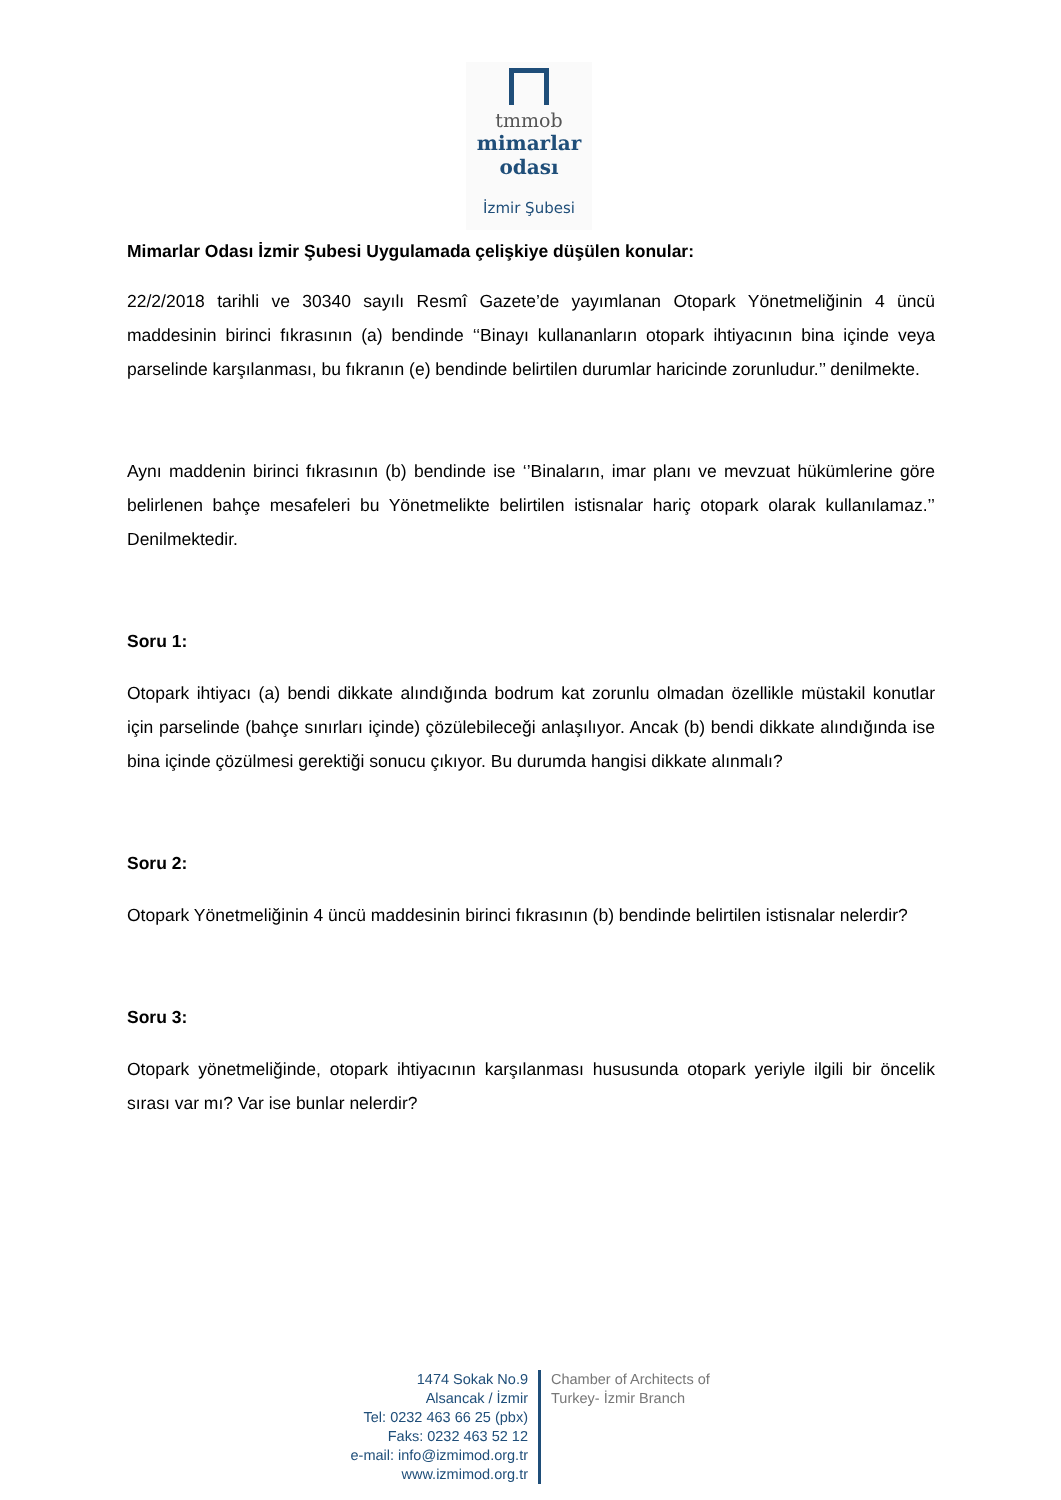tmmob
mimarlar
odası
İzmir Şubesi
Mimarlar Odası İzmir Şubesi Uygulamada çelişkiye düşülen konular:
22/2/2018 tarihli ve 30340 sayılı Resmî Gazete’de yayımlanan Otopark Yönetmeliğinin 4 üncü maddesinin birinci fıkrasının (a) bendinde ‘‘Binayı kullananların otopark ihtiyacının bina içinde veya parselinde karşılanması, bu fıkranın (e) bendinde belirtilen durumlar haricinde zorunludur.’’ denilmekte.
Aynı maddenin birinci fıkrasının (b) bendinde ise ‘’Binaların, imar planı ve mevzuat hükümlerine göre belirlenen bahçe mesafeleri bu Yönetmelikte belirtilen istisnalar hariç otopark olarak kullanılamaz.’’ Denilmektedir.
Soru 1:
Otopark ihtiyacı (a) bendi dikkate alındığında bodrum kat zorunlu olmadan özellikle müstakil konutlar için parselinde (bahçe sınırları içinde) çözülebileceği anlaşılıyor. Ancak (b) bendi dikkate alındığında ise bina içinde çözülmesi gerektiği sonucu çıkıyor. Bu durumda hangisi dikkate alınmalı?
Soru 2:
Otopark Yönetmeliğinin 4 üncü maddesinin birinci fıkrasının (b) bendinde belirtilen istisnalar nelerdir?
Soru 3:
Otopark yönetmeliğinde, otopark ihtiyacının karşılanması hususunda otopark yeriyle ilgili bir öncelik sırası var mı? Var ise bunlar nelerdir?
1474 Sokak No.9
Alsancak / İzmir
Tel: 0232 463 66 25 (pbx)
Faks: 0232 463 52 12
e-mail: info@izmimod.org.tr
www.izmimod.org.tr
Chamber of Architects of
Turkey- İzmir Branch